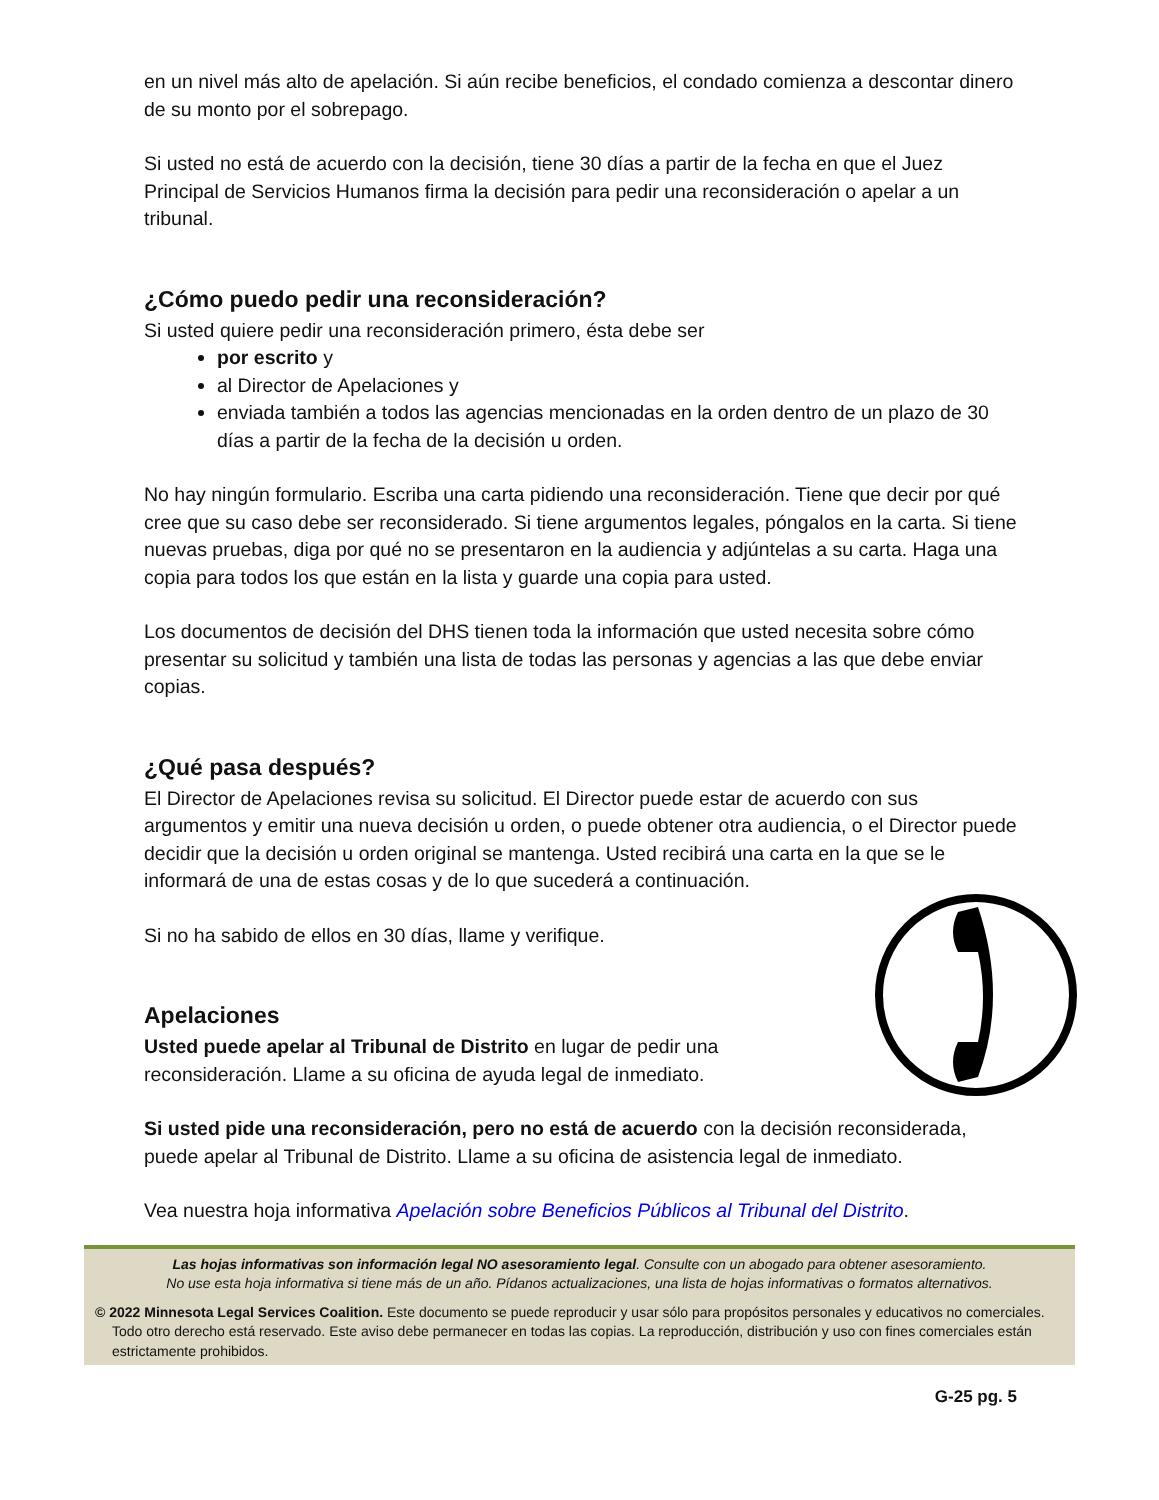en un nivel más alto de apelación. Si aún recibe beneficios, el condado comienza a descontar dinero de su monto por el sobrepago.
Si usted no está de acuerdo con la decisión, tiene 30 días a partir de la fecha en que el Juez Principal de Servicios Humanos firma la decisión para pedir una reconsideración o apelar a un tribunal.
¿Cómo puedo pedir una reconsideración?
Si usted quiere pedir una reconsideración primero, ésta debe ser
por escrito y
al Director de Apelaciones y
enviada también a todos las agencias mencionadas en la orden dentro de un plazo de 30 días a partir de la fecha de la decisión u orden.
No hay ningún formulario. Escriba una carta pidiendo una reconsideración. Tiene que decir por qué cree que su caso debe ser reconsiderado. Si tiene argumentos legales, póngalos en la carta. Si tiene nuevas pruebas, diga por qué no se presentaron en la audiencia y adjúntelas a su carta. Haga una copia para todos los que están en la lista y guarde una copia para usted.
Los documentos de decisión del DHS tienen toda la información que usted necesita sobre cómo presentar su solicitud y también una lista de todas las personas y agencias a las que debe enviar copias.
¿Qué pasa después?
El Director de Apelaciones revisa su solicitud. El Director puede estar de acuerdo con sus argumentos y emitir una nueva decisión u orden, o puede obtener otra audiencia, o el Director puede decidir que la decisión u orden original se mantenga. Usted recibirá una carta en la que se le informará de una de estas cosas y de lo que sucederá a continuación.
Si no ha sabido de ellos en 30 días, llame y verifique.
Apelaciones
Usted puede apelar al Tribunal de Distrito en lugar de pedir una reconsideración. Llame a su oficina de ayuda legal de inmediato.
Si usted pide una reconsideración, pero no está de acuerdo con la decisión reconsiderada, puede apelar al Tribunal de Distrito. Llame a su oficina de asistencia legal de inmediato.
Vea nuestra hoja informativa Apelación sobre Beneficios Públicos al Tribunal del Distrito.
Las hojas informativas son información legal NO asesoramiento legal. Consulte con un abogado para obtener asesoramiento.
No use esta hoja informativa si tiene más de un año. Pídanos actualizaciones, una lista de hojas informativas o formatos alternativos.
© 2022 Minnesota Legal Services Coalition. Este documento se puede reproducir y usar sólo para propósitos personales y educativos no comerciales. Todo otro derecho está reservado. Este aviso debe permanecer en todas las copias. La reproducción, distribución y uso con fines comerciales están estrictamente prohibidos.
G-25 pg. 5